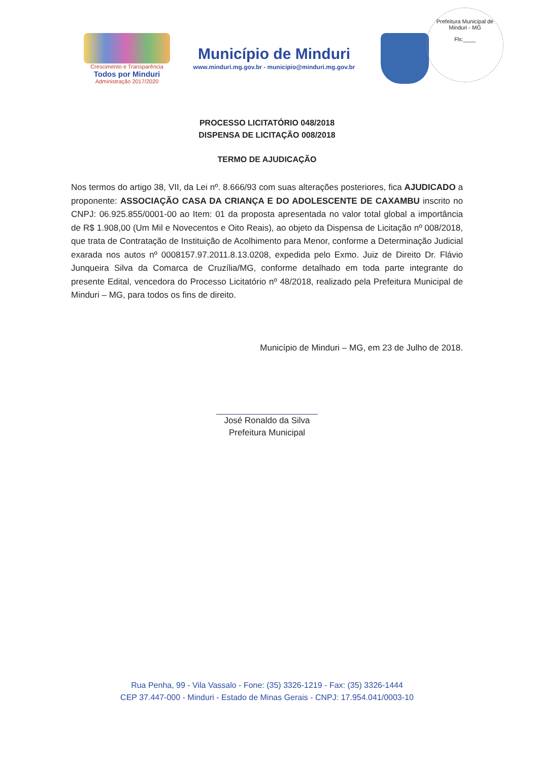Prefeitura Municipal de Minduri - MG
Fls:____
Crescimento e Transparência
Todos por Minduri
Administração 2017/2020
Município de Minduri
www.minduri.mg.gov.br - municipio@minduri.mg.gov.br
PROCESSO LICITATÓRIO 048/2018
DISPENSA DE LICITAÇÃO 008/2018
TERMO DE AJUDICAÇÃO
Nos termos do artigo 38, VII, da Lei nº. 8.666/93 com suas alterações posteriores, fica AJUDICADO a proponente: ASSOCIAÇÃO CASA DA CRIANÇA E DO ADOLESCENTE DE CAXAMBU inscrito no CNPJ: 06.925.855/0001-00 ao Item: 01 da proposta apresentada no valor total global a importância de R$ 1.908,00 (Um Mil e Novecentos e Oito Reais), ao objeto da Dispensa de Licitação nº 008/2018, que trata de Contratação de Instituição de Acolhimento para Menor, conforme a Determinação Judicial exarada nos autos nº 0008157.97.2011.8.13.0208, expedida pelo Exmo. Juiz de Direito Dr. Flávio Junqueira Silva da Comarca de Cruzília/MG, conforme detalhado em toda parte integrante do presente Edital, vencedora do Processo Licitatório nº 48/2018, realizado pela Prefeitura Municipal de Minduri – MG, para todos os fins de direito.
Município de Minduri – MG, em 23 de Julho de 2018.
José Ronaldo da Silva
Prefeitura Municipal
Rua Penha, 99 - Vila Vassalo - Fone: (35) 3326-1219 - Fax: (35) 3326-1444
CEP 37.447-000 - Minduri - Estado de Minas Gerais - CNPJ: 17.954.041/0003-10